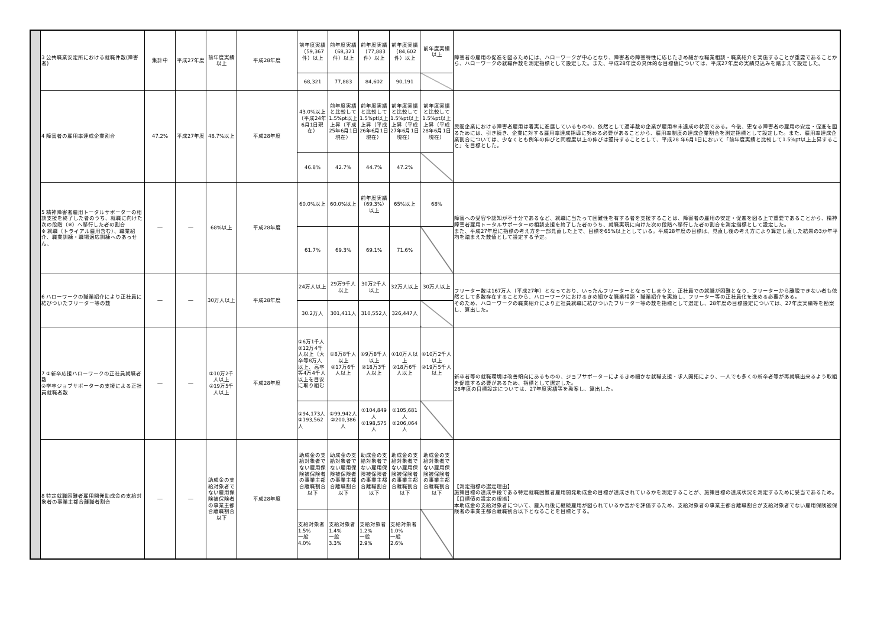| | 3 公共職業安定所における就職件数(障害者) | 集計中 | 平成27年度 | 前年度実績以上 | 平成28年度 | 前年度実績（59,367件）以上 | 前年度実績（68,321件）以上 | 前年度実績（77,883件）以上 | 前年度実績（84,602件）以上 | 前年度実績以上 | 障害者の雇用の促進を図るためには、ハローワークが中心となり、障害者の障害特性に応じたきめ細かな職業相談・職業紹介を実施することが重要であることから、ハローワークの就職件数を測定指標として設定した。また、平成28年度の具体的な目標値については、平成27年度の実績見込みを踏まえて設定した。 |
| | | | | | | 68,321 | 77,883 | 84,602 | 90,191 | | |
| | 4 障害者の雇用率達成企業割合 | 47.2% | 平成27年度 | 48.7%以上 | 平成28年度 | 43.0%以上（平成24年6月1日現在） | 前年度実績と比較して1.5%pt以上上昇（平成25年6月1日現在） | 前年度実績と比較して1.5%pt以上上昇（平成26年6月1日現在） | 前年度実績と比較して1.5%pt以上上昇（平成27年6月1日現在） | 前年度実績と比較して1.5%pt以上上昇（平成28年6月1日現在） | 民間企業における障害者雇用は着実に進展しているものの、依然として過半数の企業が雇用率未達成の状況である。今後、更なる障害者の雇用の安定・促進を図るためには、引き続き、企業に対する雇用率達成指導に努める必要があることから、雇用率制度の達成企業割合を測定指標として設定した。また、雇用率達成企業割合については、少なくとも例年の伸びと同程度以上の伸びは堅持することとして、平成28 年6月1日において「前年度実績と比較して1.5%pt以上上昇すること」を目標とした。 |
| | | | | | | 46.8% | 42.7% | 44.7% | 47.2% | | |
| | 5 精神障害者雇用トータルサポーターの相談支援を終了した者のうち、就職に向けた次の段階（※）へ移行した者の割合 ※ 就職（トライアル雇用含む）、職業紹介、職業訓練・職場適応訓練へのあっせん、 | ― | ― | 68%以上 | 平成28年度 | 60.0%以上 | 60.0%以上 | 前年度実績（69.3%）以上 | 65%以上 | 68% | 障害への受容や認知が不十分であるなど、就職に当たって困難性を有する者を支援することは、障害者の雇用の安定・促進を図る上で重要であることから、精神障害者雇用トータルサポーターの相談支援を終了した者のうち、就職実現に向けた次の段階へ移行した者の割合を測定指標として設定した。 また、平成27年度に指標の考え方を一部見直した上で、目標を65%以上としている。平成28年度の目標は、見直し後の考え方により算定し直した結果の3か年平均を踏まえた数値として設定する予定。 |
| | | | | | | 61.7% | 69.3% | 69.1% | 71.6% | | |
| | 6 ハローワークの職業紹介により正社員に結びついたフリーター等の数 | ― | ― | 30万人以上 | 平成28年度 | 24万人以上 | 29万9千人以上 | 30万2千人以上 | 32万人以上 | 30万人以上 | フリーター数は167万人（平成27年）となっており、いったんフリーターとなってしまうと、正社員での就職が困難となり、フリーターから離脱できない者も依然として多数存在することから、ハローワークにおけるきめ細かな職業相談・職業紹介を実施し、フリーター等の正社員化を進める必要がある。 そのため、ハローワークの職業紹介により正社員就職に結びついたフリーター等の数を指標として選定し、28年度の目標設定については、27年度実績等を勘案し、算出した。 |
| | | | | | | 30.2万人 | 301,411人 | 310,552人 | 326,447人 | | |
| | 7 ①新卒応援ハローワークの正社員就職者数 ②学卒ジョブサポーターの支援による正社員就職者数 | ― | ― | ①10万2千人以上 ②19万5千人以上 | 平成28年度 | ①6万1千人 ②12万4千人以上（大卒等8万人以上、高卒等4万4千人以上を目安に取り組む | ①8万8千人以上 ②17万6千人以上 | ①9万8千人以上 ②18万3千人以上 | ①10万人以上 ②18万6千人以上 | ①10万2千人以上 ②19万5千人以上 | 新卒者等の就職環境は改善傾向にあるものの、ジョブサポーターによるきめ細かな就職支援・求人開拓により、一人でも多くの新卒者等が再就職出来るよう取組を促進する必要があるため、指標として選定した。 28年度の目標設定については、27年度実績等を勘案し、算出した。 |
| | | | | | | ①94,173人 ②193,562人 | ①99,942人 ②200,386人 | ①104,849人 ②198,575人 | ①105,681人 ②206,064人 | | |
| | 8 特定就職困難者雇用開発助成金の支給対象者の事業主都合離職者割合 | ― | ― | 助成金の支給対象者でない雇用保険被保険者の事業主都合離職割合以下 | 平成28年度 | 助成金の支給対象者でない雇用保険被保険者の事業主都合離職割合以下 | 助成金の支給対象者でない雇用保険被保険者の事業主都合離職割合以下 | 助成金の支給対象者でない雇用保険被保険者の事業主都合離職割合以下 | 助成金の支給対象者でない雇用保険被保険者の事業主都合離職割合以下 | 助成金の支給対象者でない雇用保険被保険者の事業主都合離職割合以下 | 【測定指標の選定理由】 施策目標の達成手段である特定就職困難者雇用開発助成金の目標が達成されているかを測定することが、施策目標の達成状況を測定するために妥当であるため。 【目標値の設定の根拠】 本助成金の支給対象者について、雇入れ後に継続雇用が図られているか否かを評価するため、支給対象者の事業主都合離職割合が支給対象者でない雇用保険被保険者の事業主都合離職割合以下となることを目標とする。 |
| | | | | | | 支給対象者 1.5% 一般 4.0% | 支給対象者 1.4% 一般 3.3% | 支給対象者 1.2% 一般 2.9% | 支給対象者 1.0% 一般 2.6% | | |